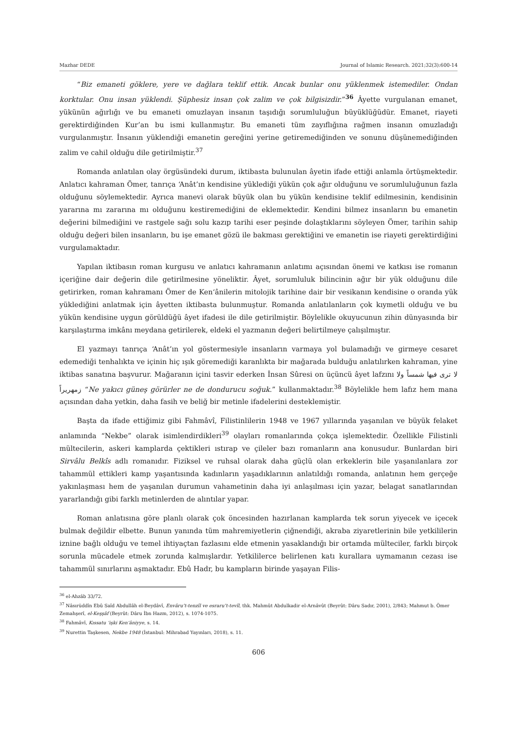Mazhar DEDE Journal of Islamic Research. 2021;32(3):600-14
“Biz emaneti göklere, yere ve dağlara teklif ettik. Ancak bunlar onu yüklenmek istemediler. Ondan korktular. Onu insan yüklendi. Şüphesiz insan çok zalim ve çok bilgisizdir.”<sup>36</sup> Âyette vurgulanan emanet, yükünün ağırlığı ve bu emaneti omuzlayan insanın taşıdığı sorumluluğun büyüklüğüdür. Emanet, riayeti gerektirdiğinden Kur’an bu ismi kullanmıştır. Bu emaneti tüm zayıflığına rağmen insanın omuzladığı vurgulanmıştır. İnsanın yüklendiği emanetin gereğini yerine getiremediğinden ve sonunu düşünemediğinden zalim ve cahil olduğu dile getirilmiştir.<sup>37</sup>
Romanda anlatılan olay örgüsündeki durum, iktibasta bulunulan âyetin ifade ettiği anlamla örtüşmektedir. Anlatıcı kahraman Ömer, tanrıça ‘Anât’ın kendisine yüklediği yükün çok ağır olduğunu ve sorumluluğunun fazla olduğunu söylemektedir. Ayrıca manevi olarak büyük olan bu yükün kendisine teklif edilmesinin, kendisinin yararına mı zararına mı olduğunu kestiremediğini de eklemektedir. Kendini bilmez insanların bu emanetin değerini bilmediğini ve rastgele sağı solu kazıp tarihi eser peşinde dolaştıklarını söyleyen Ömer, tarihin sahip olduğu değeri bilen insanların, bu işe emanet gözü ile bakması gerektiğini ve emanetin ise riayeti gerektirdiğini vurgulamaktadır.
Yapılan iktibasın roman kurgusu ve anlatıcı kahramanın anlatımı açısından önemi ve katkısı ise romanın içeriğine dair değerin dile getirilmesine yöneliktir. Âyet, sorumluluk bilincinin ağır bir yük olduğunu dile getirirken, roman kahramanı Ömer de Ken‘ânilerin mitolojik tarihine dair bir vesikanın kendisine o oranda yük yüklediğini anlatmak için âyetten iktibasta bulunmuştur. Romanda anlatılanların çok kıymetli olduğu ve bu yükün kendisine uygun görüldüğü âyet ifadesi ile dile getirilmiştir. Böylelikle okuyucunun zihin dünyasında bir karşılaştırma imkânı meydana getirilerek, eldeki el yazmanın değeri belirtilmeye çalışılmıştır.
El yazmayı tanrıça ‘Anât’ın yol göstermesiyle insanların varmaya yol bulamadığı ve girmeye cesaret edemediği tenhalıkta ve içinin hiç ışık göremediği karanlıkta bir mağarada bulduğu anlatılırken kahraman, yine iktibas sanatına başvurur. Mağaranın içini tasvir ederken İnsan Sûresi on üçüncü âyet lafzını لا ترى فيها شمساً ولا زمهريراً “Ne yakıcı güneş görürler ne de dondurucu soğuk.” kullanmaktadır.<sup>38</sup> Böylelikle hem lafız hem mana açısından daha yetkin, daha fasih ve beliğ bir metinle ifadelerini desteklemiştir.
Başta da ifade ettiğimiz gibi Fahmâvî, Filistinlilerin 1948 ve 1967 yıllarında yaşanılan ve büyük felaket anlamında “Nekbe” olarak isimlendirdikleri<sup>39</sup> olayları romanlarında çokça işlemektedir. Özellikle Filistinli mültecilerin, askeri kamplarda çektikleri ıstırap ve çileler bazı romanların ana konusudur. Bunlardan biri Sirvâlu Belkîs adlı romanıdır. Fiziksel ve ruhsal olarak daha güçlü olan erkeklerin bile yaşanılanlara zor tahammül ettikleri kamp yaşantısında kadınların yaşadıklarının anlatıldığı romanda, anlatının hem gerçeğe yakınlaşması hem de yaşanılan durumun vahametinin daha iyi anlaşılması için yazar, belagat sanatlarından yararlandığı gibi farklı metinlerden de alıntılar yapar.
Roman anlatısına göre planlı olarak çok öncesinden hazırlanan kamplarda tek sorun yiyecek ve içecek bulmak değildir elbette. Bunun yanında tüm mahremiyetlerin çiğnendiği, akraba ziyaretlerinin bile yetkililerin iznine bağlı olduğu ve temel ihtiyaçtan fazlasını elde etmenin yasaklandığı bir ortamda mülteciler, farklı birçok sorunla mücadele etmek zorunda kalmışlardır. Yetkililerce belirlenen katı kurallara uymamanın cezası ise tahammül sınırlarını aşmaktadır. Ebû Hadr, bu kampların birinde yaşayan Filis-
<sup>36</sup> el-Ahzâb 33/72.
<sup>37</sup> Nâsırüddîn Ebû Saîd Abdullâh el-Beydâvî, Envâru’t-tenzîl ve esraru’t-tevîl, thk. Mahmût Abdulkadir el-Arnâvût (Beyrût: Dâru Sadır, 2001), 2/843; Mahmut b. Ömer Zemahşerî, el-Keşşâf (Beyrût: Dâru İbn Hazm, 2012), s. 1074-1075.
<sup>38</sup> Fahmâvî, Kıssatu ‘işki Ken‘âniyye, s. 14.
<sup>39</sup> Nurettin Taşkesen, Nekbe 1948 (İstanbul: Mihrabad Yayınları, 2018), s. 11.
606